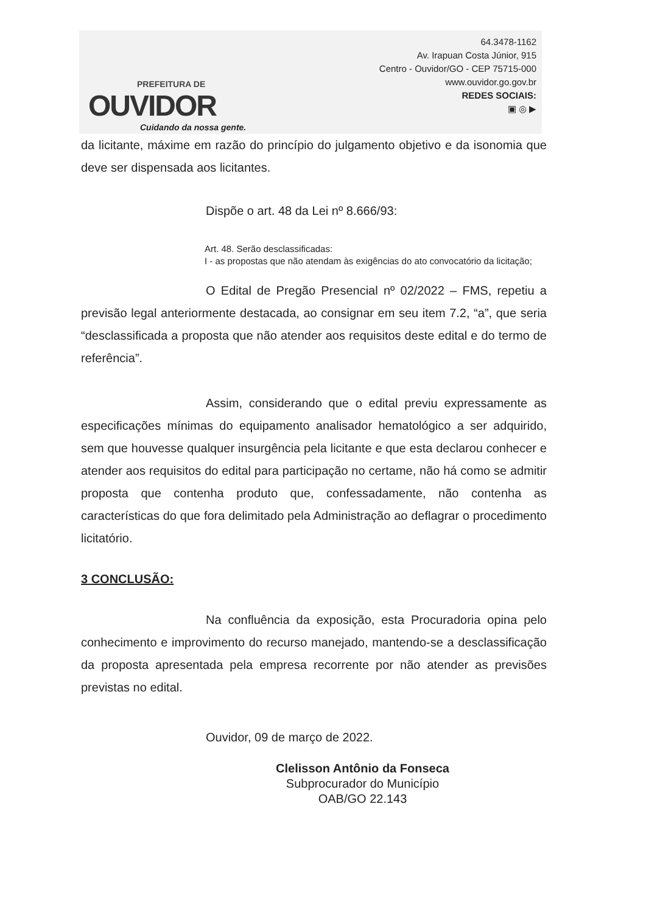PREFEITURA DE
OUVIDOR
Cuidando da nossa gente.
64.3478-1162
Av. Irapuan Costa Júnior, 915
Centro - Ouvidor/GO - CEP 75715-000
www.ouvidor.go.gov.br
REDES SOCIAIS:
▣ ◎ ▶
da licitante, máxime em razão do princípio do julgamento objetivo e da isonomia que deve ser dispensada aos licitantes.
Dispõe o art. 48 da Lei nº 8.666/93:
Art. 48. Serão desclassificadas:
I - as propostas que não atendam às exigências do ato convocatório da licitação;
O Edital de Pregão Presencial nº 02/2022 – FMS, repetiu a previsão legal anteriormente destacada, ao consignar em seu item 7.2, “a”, que seria “desclassificada a proposta que não atender aos requisitos deste edital e do termo de referência”.
Assim, considerando que o edital previu expressamente as especificações mínimas do equipamento analisador hematológico a ser adquirido, sem que houvesse qualquer insurgência pela licitante e que esta declarou conhecer e atender aos requisitos do edital para participação no certame, não há como se admitir proposta que contenha produto que, confessadamente, não contenha as características do que fora delimitado pela Administração ao deflagrar o procedimento licitatório.
3 CONCLUSÃO:
Na confluência da exposição, esta Procuradoria opina pelo conhecimento e improvimento do recurso manejado, mantendo-se a desclassificação da proposta apresentada pela empresa recorrente por não atender as previsões previstas no edital.
Ouvidor, 09 de março de 2022.
Clelisson Antônio da Fonseca
Subprocurador do Município
OAB/GO 22.143